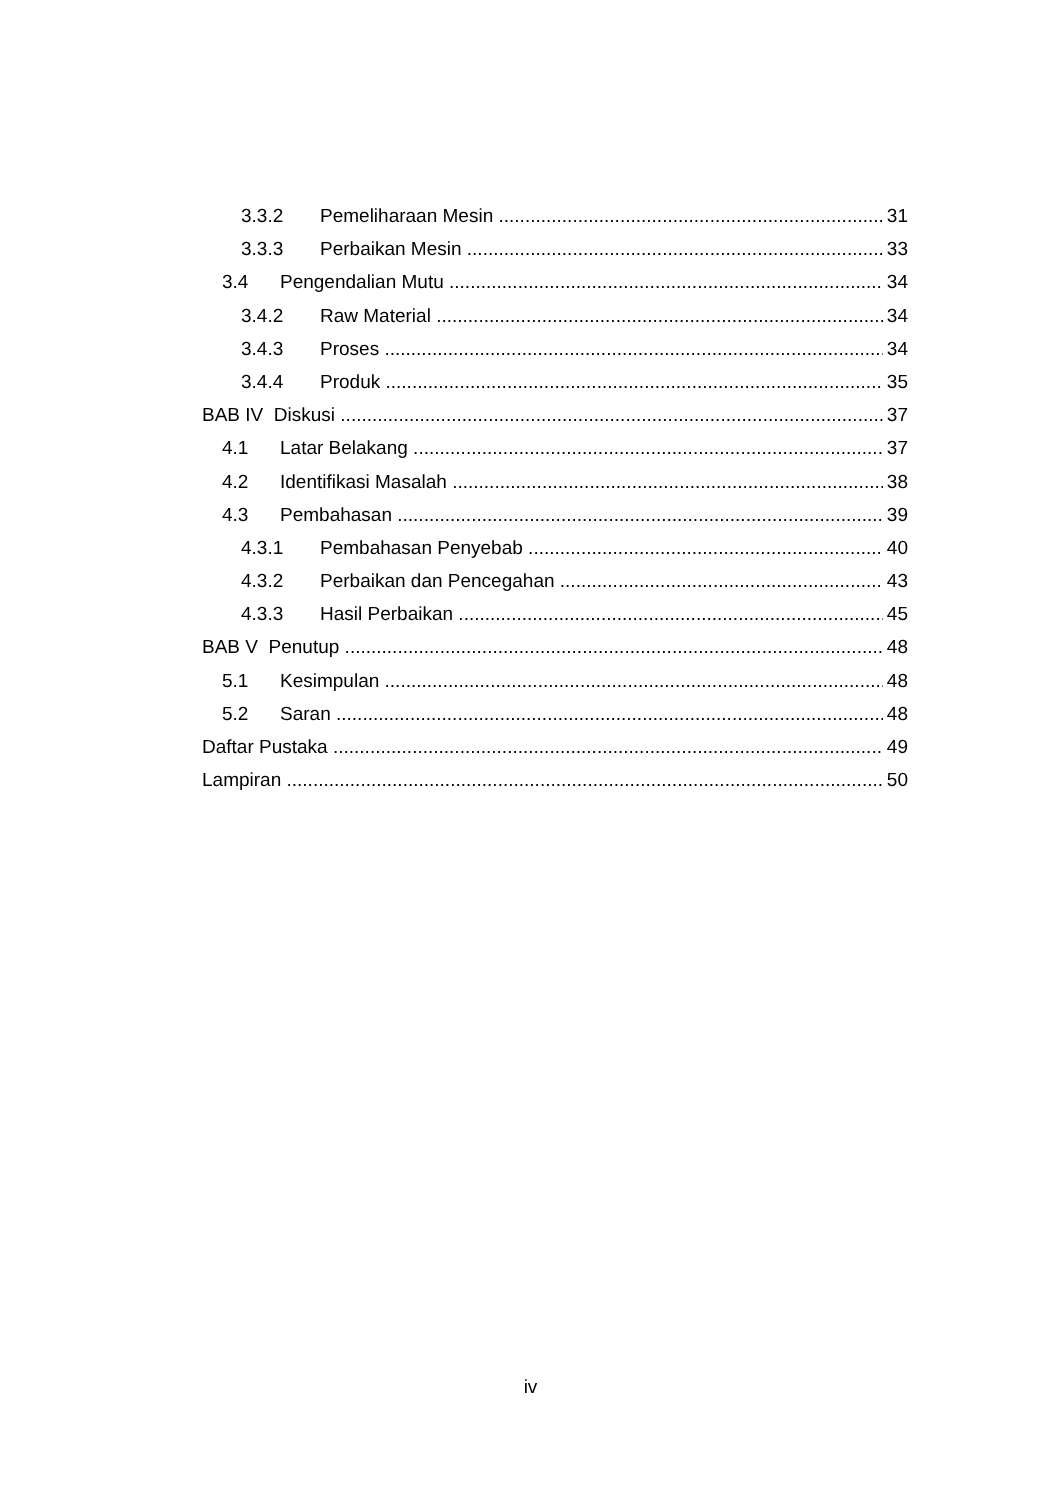3.3.2 Pemeliharaan Mesin 31
3.3.3 Perbaikan Mesin 33
3.4 Pengendalian Mutu 34
3.4.2 Raw Material 34
3.4.3 Proses 34
3.4.4 Produk 35
BAB IV Diskusi 37
4.1 Latar Belakang 37
4.2 Identifikasi Masalah 38
4.3 Pembahasan 39
4.3.1 Pembahasan Penyebab 40
4.3.2 Perbaikan dan Pencegahan 43
4.3.3 Hasil Perbaikan 45
BAB V Penutup 48
5.1 Kesimpulan 48
5.2 Saran 48
Daftar Pustaka 49
Lampiran 50
iv